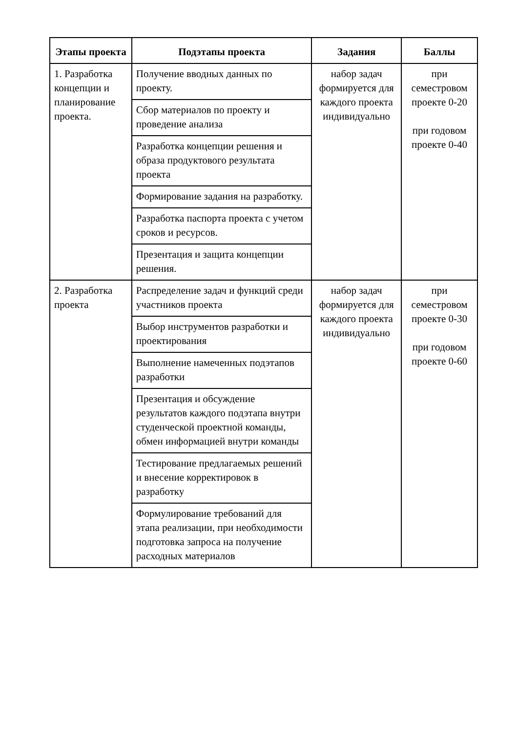| Этапы проекта | Подэтапы проекта | Задания | Баллы |
| --- | --- | --- | --- |
| 1. Разработка концепции и планирование проекта. | Получение вводных данных по проекту. | набор задач формируется для каждого проекта индивидуально | при семестровом проекте 0-20 при годовом проекте 0-40 |
| | Сбор материалов по проекту и проведение анализа | | |
| | Разработка концепции решения и образа продуктового результата проекта | | |
| | Формирование задания на разработку. | | |
| | Разработка паспорта проекта с учетом сроков и ресурсов. | | |
| | Презентация и защита концепции решения. | | |
| 2. Разработка проекта | Распределение задач и функций среди участников проекта | набор задач формируется для каждого проекта индивидуально | при семестровом проекте 0-30 при годовом проекте 0-60 |
| | Выбор инструментов разработки и проектирования | | |
| | Выполнение намеченных подэтапов разработки | | |
| | Презентация и обсуждение результатов каждого подэтапа внутри студенческой проектной команды, обмен информацией внутри команды | | |
| | Тестирование предлагаемых решений и внесение корректировок в разработку | | |
| | Формулирование требований для этапа реализации, при необходимости подготовка запроса на получение расходных материалов | | |